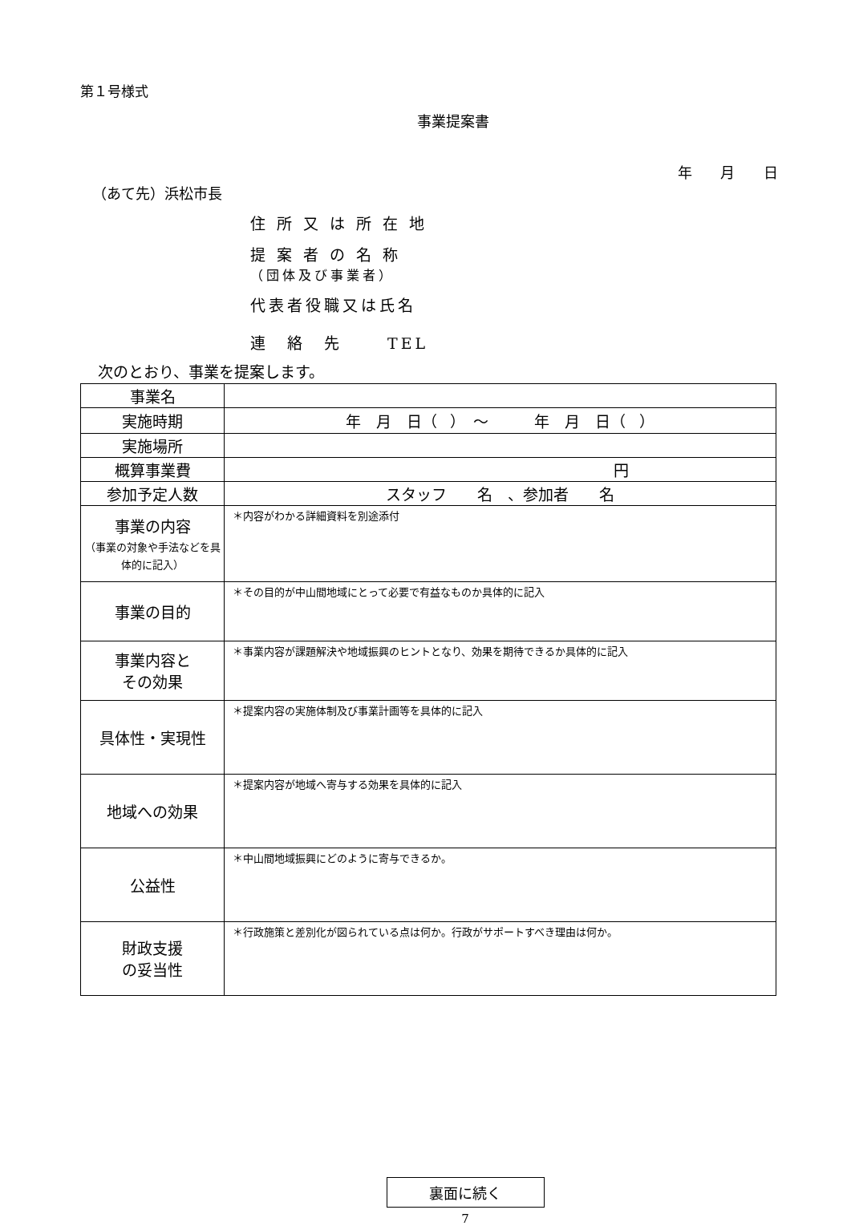第１号様式
事業提案書
年 月 日
（あて先）浜松市長
住 所 又 は 所 在 地
提 案 者 の 名 称
（団体及び事業者）
代表者役職又は氏名
連　絡　先　　 TEL
次のとおり、事業を提案します。
| 事業名 | |
| 実施時期 | 年 月 日（ ） ～ 年 月 日（ ） |
| 実施場所 | |
| 概算事業費 | 円 |
| 参加予定人数 | スタッフ 名 、参加者 名 |
| 事業の内容 （事業の対象や手法などを具体的に記入） | ＊内容がわかる詳細資料を別途添付 |
| 事業の目的 | ＊その目的が中山間地域にとって必要で有益なものか具体的に記入 |
| 事業内容と その効果 | ＊事業内容が課題解決や地域振興のヒントとなり、効果を期待できるか具体的に記入 |
| 具体性・実現性 | ＊提案内容の実施体制及び事業計画等を具体的に記入 |
| 地域への効果 | ＊提案内容が地域へ寄与する効果を具体的に記入 |
| 公益性 | ＊中山間地域振興にどのように寄与できるか。 |
| 財政支援 の妥当性 | ＊行政施策と差別化が図られている点は何か。行政がサポートすべき理由は何か。 |
裏面に続く
7